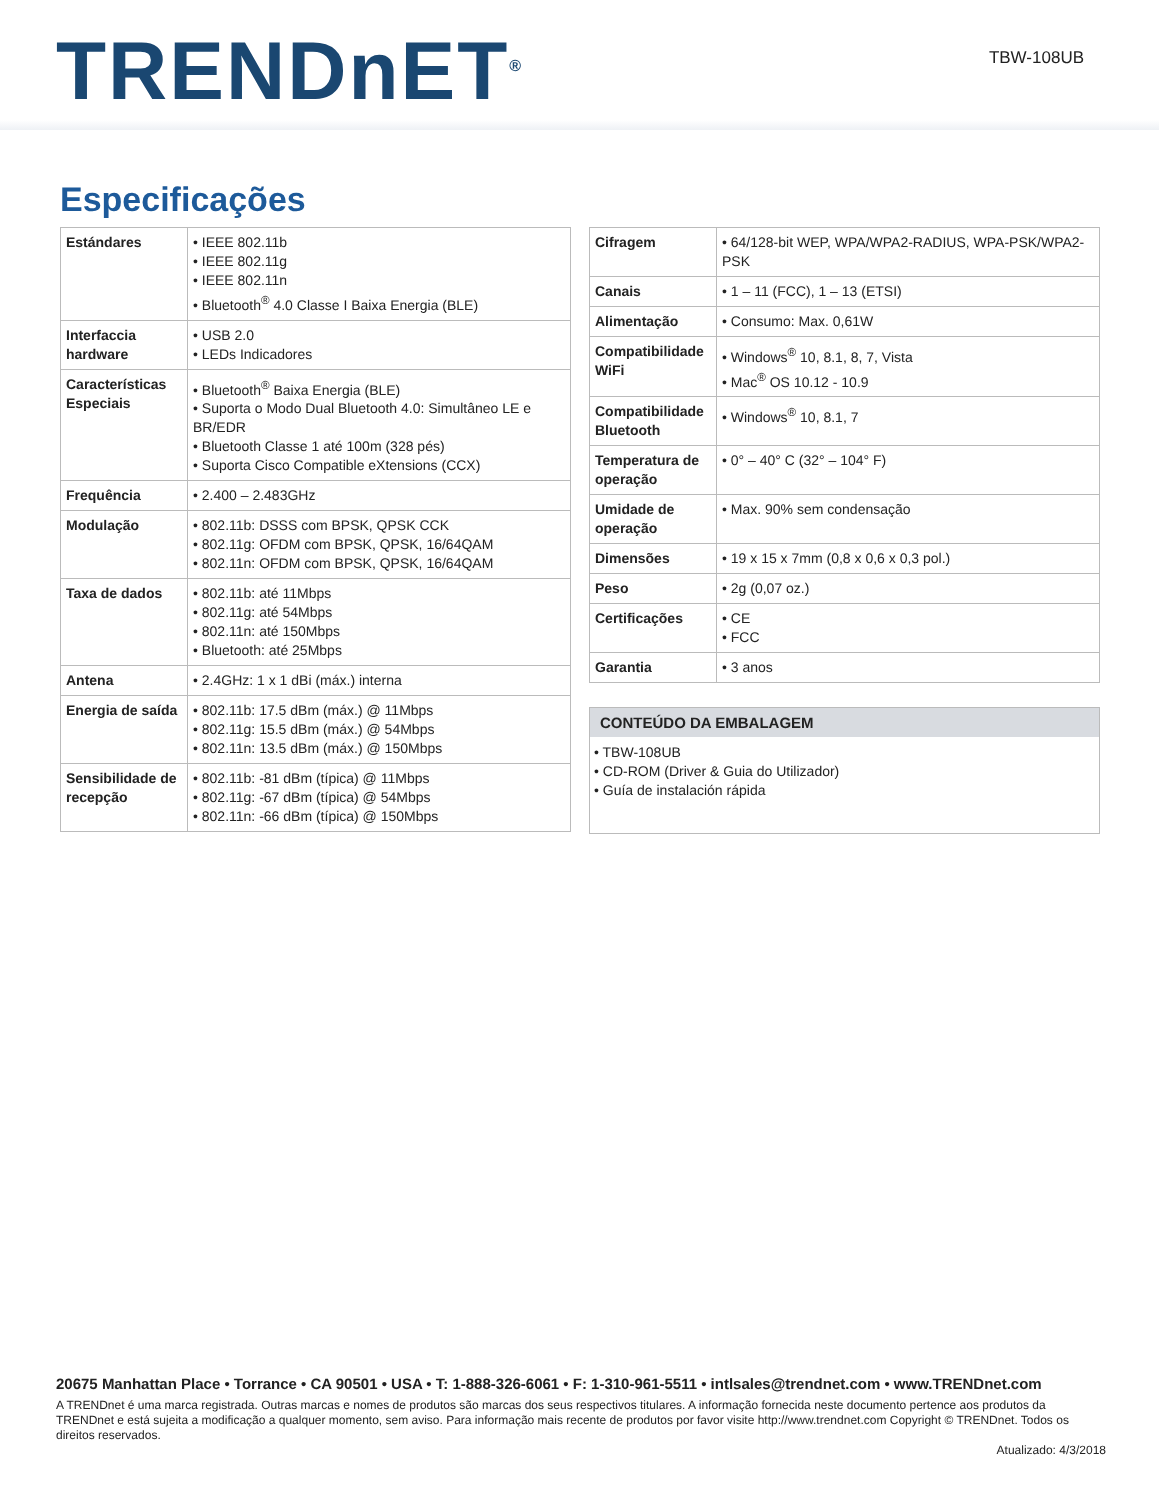TRENDnET<sup>®</sup> TBW-108UB
Especificações
| Estándares | • IEEE 802.11b • IEEE 802.11g • IEEE 802.11n • Bluetooth<sup>®</sup> 4.0 Classe I Baixa Energia (BLE) |
| Interfaccia hardware | • USB 2.0 • LEDs Indicadores |
| Características Especiais | • Bluetooth<sup>®</sup> Baixa Energia (BLE) • Suporta o Modo Dual Bluetooth 4.0: Simultâneo LE e BR/EDR • Bluetooth Classe 1 até 100m (328 pés) • Suporta Cisco Compatible eXtensions (CCX) |
| Frequência | • 2.400 – 2.483GHz |
| Modulação | • 802.11b: DSSS com BPSK, QPSK CCK • 802.11g: OFDM com BPSK, QPSK, 16/64QAM • 802.11n: OFDM com BPSK, QPSK, 16/64QAM |
| Taxa de dados | • 802.11b: até 11Mbps • 802.11g: até 54Mbps • 802.11n: até 150Mbps • Bluetooth: até 25Mbps |
| Antena | • 2.4GHz: 1 x 1 dBi (máx.) interna |
| Energia de saída | • 802.11b: 17.5 dBm (máx.) @ 11Mbps • 802.11g: 15.5 dBm (máx.) @ 54Mbps • 802.11n: 13.5 dBm (máx.) @ 150Mbps |
| Sensibilidade de recepção | • 802.11b: -81 dBm (típica) @ 11Mbps • 802.11g: -67 dBm (típica) @ 54Mbps • 802.11n: -66 dBm (típica) @ 150Mbps |
| Cifragem | • 64/128-bit WEP, WPA/WPA2-RADIUS, WPA-PSK/WPA2-PSK |
| Canais | • 1 – 11 (FCC), 1 – 13 (ETSI) |
| Alimentação | • Consumo: Max. 0,61W |
| Compatibilidade WiFi | • Windows<sup>®</sup> 10, 8.1, 8, 7, Vista • Mac<sup>®</sup> OS 10.12 - 10.9 |
| Compatibilidade Bluetooth | • Windows<sup>®</sup> 10, 8.1, 7 |
| Temperatura de operação | • 0° – 40° C (32° – 104° F) |
| Umidade de operação | • Max. 90% sem condensação |
| Dimensões | • 19 x 15 x 7mm (0,8 x 0,6 x 0,3 pol.) |
| Peso | • 2g (0,07 oz.) |
| Certificações | • CE • FCC |
| Garantia | • 3 anos |
CONTEÚDO DA EMBALAGEM
• TBW-108UB
• CD-ROM (Driver & Guia do Utilizador)
• Guía de instalación rápida
20675 Manhattan Place • Torrance • CA 90501 • USA • T: 1-888-326-6061 • F: 1-310-961-5511 • intlsales@trendnet.com • www.TRENDnet.com
A TRENDnet é uma marca registrada. Outras marcas e nomes de produtos são marcas dos seus respectivos titulares. A informação fornecida neste documento pertence aos produtos da TRENDnet e está sujeita a modificação a qualquer momento, sem aviso. Para informação mais recente de produtos por favor visite http://www.trendnet.com Copyright © TRENDnet. Todos os direitos reservados.
Atualizado: 4/3/2018